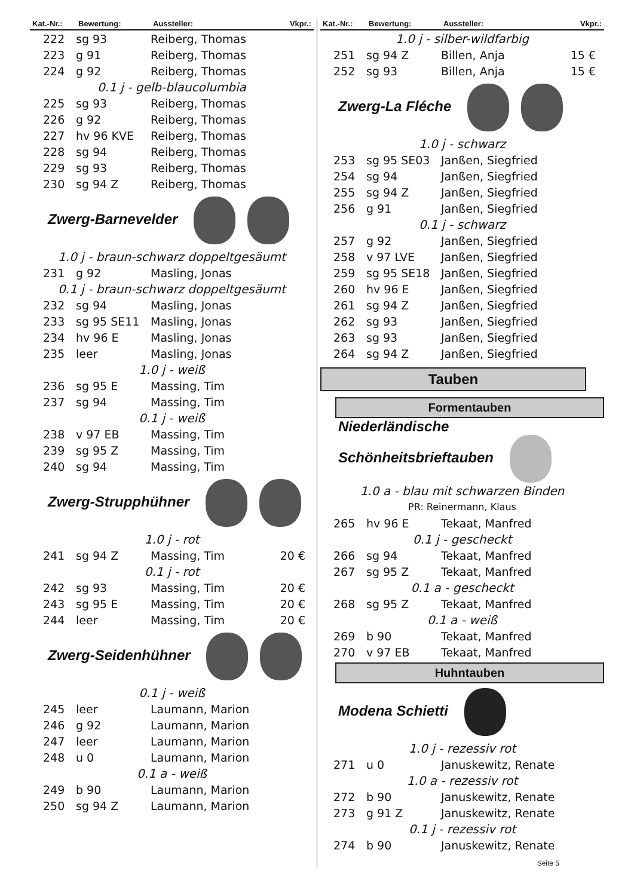| Kat.-Nr.: | Bewertung: | Aussteller: | Vkpr.: |
| --- | --- | --- | --- |
| 222 | sg 93 | Reiberg, Thomas | |
| 223 | g 91 | Reiberg, Thomas | |
| 224 | g 92 | Reiberg, Thomas | |
| 0.1 j - gelb-blaucolumbia | | | |
| 225 | sg 93 | Reiberg, Thomas | |
| 226 | g 92 | Reiberg, Thomas | |
| 227 | hv 96 KVE | Reiberg, Thomas | |
| 228 | sg 94 | Reiberg, Thomas | |
| 229 | sg 93 | Reiberg, Thomas | |
| 230 | sg 94 Z | Reiberg, Thomas | |
| Zwerg-Barnevelder | | | |
| 1.0 j - braun-schwarz doppeltgesäumt | | | |
| 231 | g 92 | Masling, Jonas | |
| 0.1 j - braun-schwarz doppeltgesäumt | | | |
| 232 | sg 94 | Masling, Jonas | |
| 233 | sg 95 SE11 | Masling, Jonas | |
| 234 | hv 96 E | Masling, Jonas | |
| 235 | leer | Masling, Jonas | |
| 1.0 j - weiß | | | |
| 236 | sg 95 E | Massing, Tim | |
| 237 | sg 94 | Massing, Tim | |
| 0.1 j - weiß | | | |
| 238 | v 97 EB | Massing, Tim | |
| 239 | sg 95 Z | Massing, Tim | |
| 240 | sg 94 | Massing, Tim | |
| Zwerg-Strupphühner | | | |
| 1.0 j - rot | | | |
| 241 | sg 94 Z | Massing, Tim | 20 € |
| 0.1 j - rot | | | |
| 242 | sg 93 | Massing, Tim | 20 € |
| 243 | sg 95 E | Massing, Tim | 20 € |
| 244 | leer | Massing, Tim | 20 € |
| Zwerg-Seidenhühner | | | |
| 0.1 j - weiß | | | |
| 245 | leer | Laumann, Marion | |
| 246 | g 92 | Laumann, Marion | |
| 247 | leer | Laumann, Marion | |
| 248 | u 0 | Laumann, Marion | |
| 0.1 a - weiß | | | |
| 249 | b 90 | Laumann, Marion | |
| 250 | sg 94 Z | Laumann, Marion | |
| Kat.-Nr.: | Bewertung: | Aussteller: | Vkpr.: |
| --- | --- | --- | --- |
| 1.0 j - silber-wildfarbig | | | |
| 251 | sg 94 Z | Billen, Anja | 15 € |
| 252 | sg 93 | Billen, Anja | 15 € |
| Zwerg-La Fléche | | | |
| 1.0 j - schwarz | | | |
| 253 | sg 95 SE03 | Janßen, Siegfried | |
| 254 | sg 94 | Janßen, Siegfried | |
| 255 | sg 94 Z | Janßen, Siegfried | |
| 256 | g 91 | Janßen, Siegfried | |
| 0.1 j - schwarz | | | |
| 257 | g 92 | Janßen, Siegfried | |
| 258 | v 97 LVE | Janßen, Siegfried | |
| 259 | sg 95 SE18 | Janßen, Siegfried | |
| 260 | hv 96 E | Janßen, Siegfried | |
| 261 | sg 94 Z | Janßen, Siegfried | |
| 262 | sg 93 | Janßen, Siegfried | |
| 263 | sg 93 | Janßen, Siegfried | |
| 264 | sg 94 Z | Janßen, Siegfried | |
Tauben
Formentauben
| Niederländische Schönheitsbrieftauben | | | |
| 1.0 a - blau mit schwarzen Binden | | | |
| PR: Reinermann, Klaus | | | |
| 265 | hv 96 E | Tekaat, Manfred | |
| 0.1 j - gescheckt | | | |
| 266 | sg 94 | Tekaat, Manfred | |
| 267 | sg 95 Z | Tekaat, Manfred | |
| 0.1 a - gescheckt | | | |
| 268 | sg 95 Z | Tekaat, Manfred | |
| 0.1 a - weiß | | | |
| 269 | b 90 | Tekaat, Manfred | |
| 270 | v 97 EB | Tekaat, Manfred | |
Huhntauben
| Modena Schietti | | | |
| 1.0 j - rezessiv rot | | | |
| 271 | u 0 | Januskewitz, Renate | |
| 1.0 a - rezessiv rot | | | |
| 272 | b 90 | Januskewitz, Renate | |
| 273 | g 91 Z | Januskewitz, Renate | |
| 0.1 j - rezessiv rot | | | |
| 274 | b 90 | Januskewitz, Renate | |
Seite 5